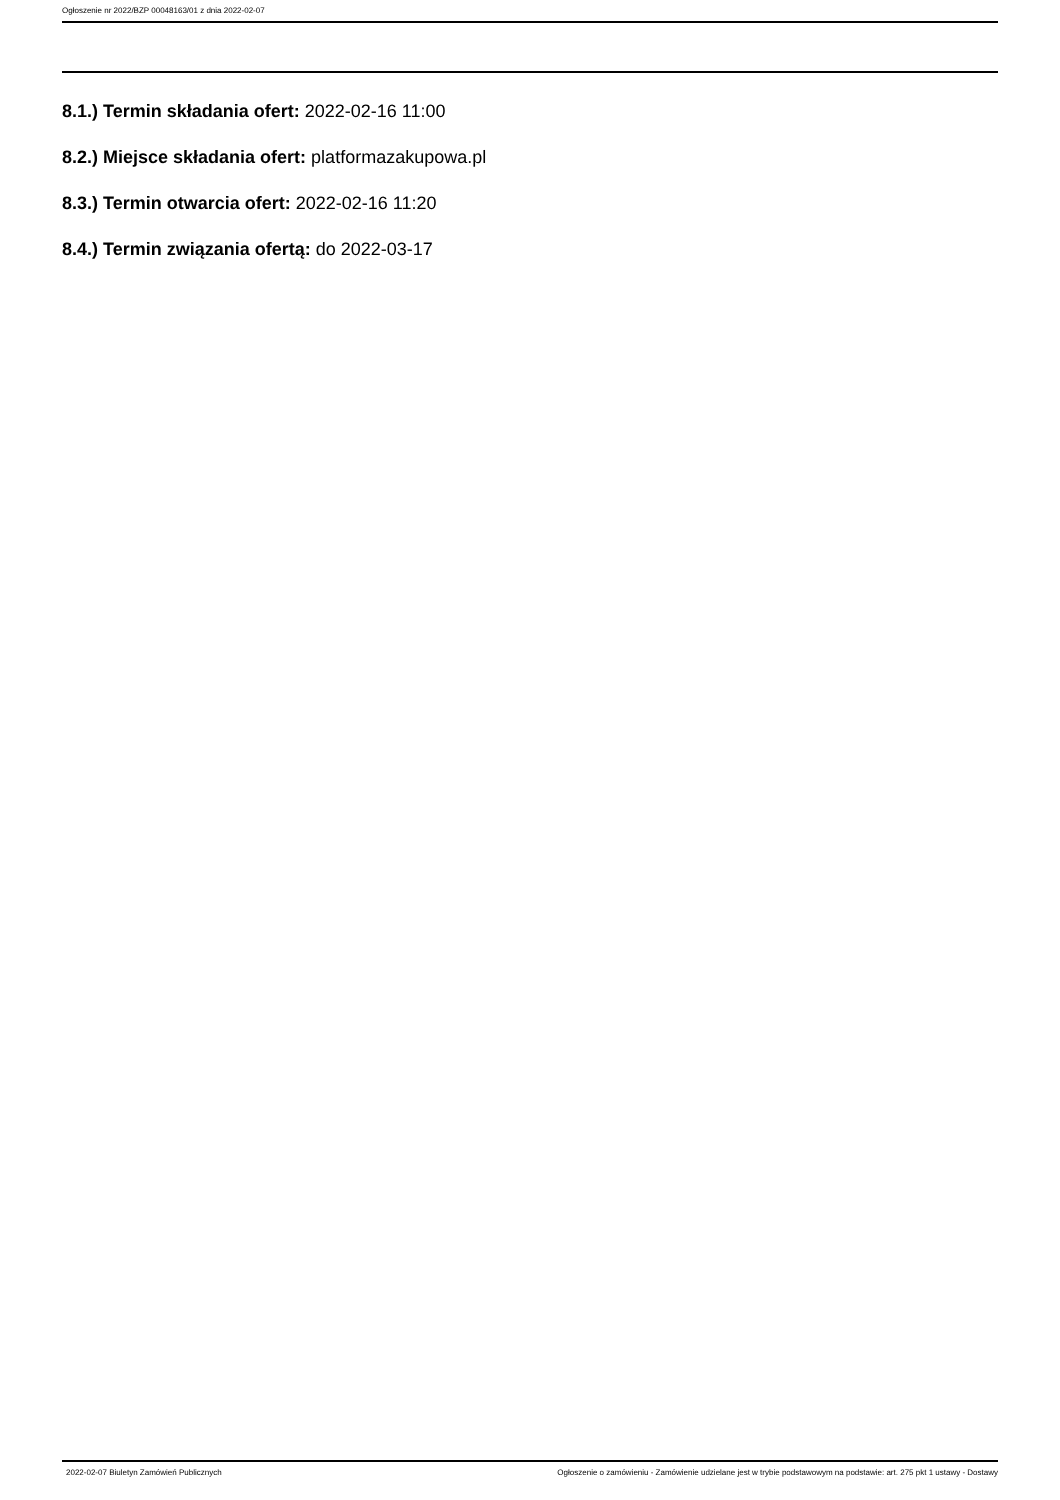Ogłoszenie nr 2022/BZP 00048163/01 z dnia 2022-02-07
8.1.) Termin składania ofert: 2022-02-16 11:00
8.2.) Miejsce składania ofert: platformazakupowa.pl
8.3.) Termin otwarcia ofert: 2022-02-16 11:20
8.4.) Termin związania ofertą: do 2022-03-17
2022-02-07 Biuletyn Zamówień Publicznych Ogłoszenie o zamówieniu - Zamówienie udzielane jest w trybie podstawowym na podstawie: art. 275 pkt 1 ustawy - Dostawy